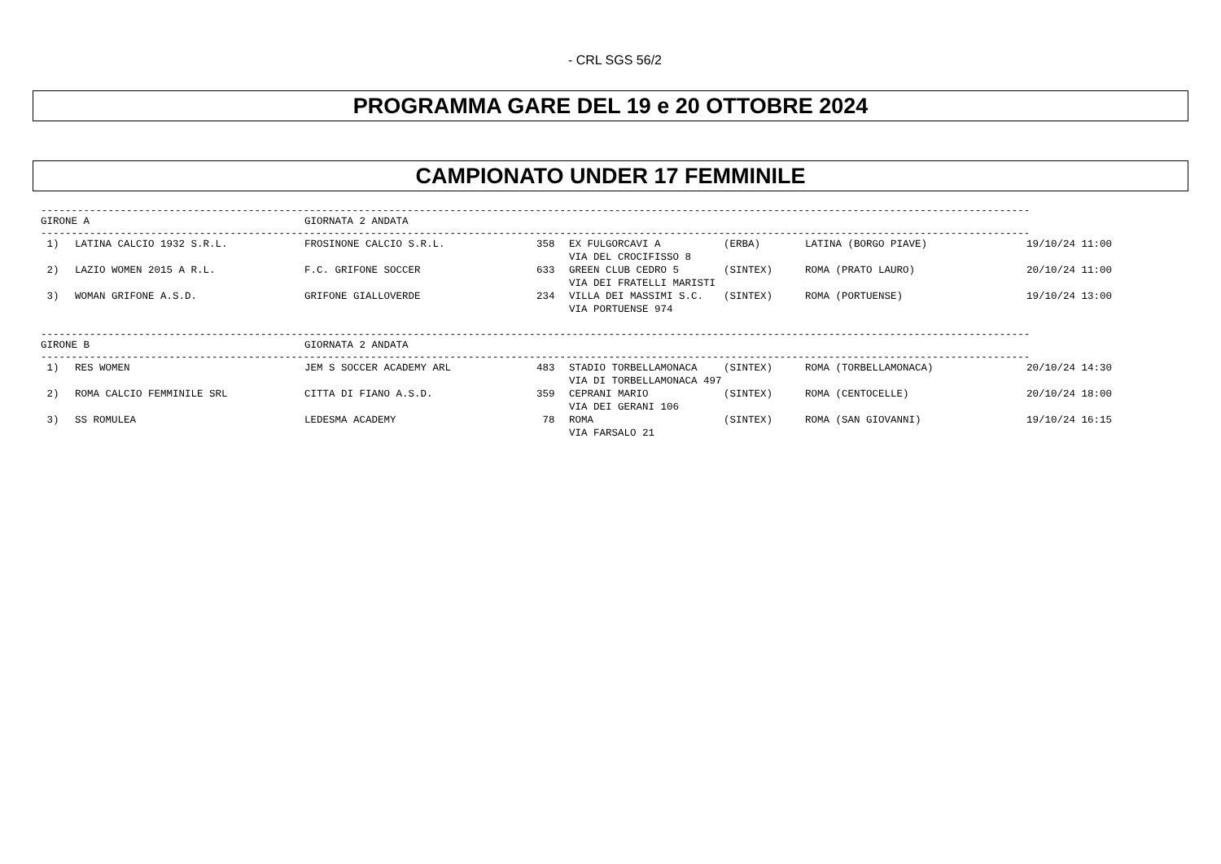- CRL SGS 56/2
PROGRAMMA GARE DEL 19 e 20 OTTOBRE 2024
CAMPIONATO UNDER 17 FEMMINILE
------------------------------------------------------------------------------------------------------------------------------------------------------------------
| GIRONE A | GIORNATA 2 ANDATA |
------------------------------------------------------------------------------------------------------------------------------------------------------------------
| 1) | LATINA CALCIO 1932 S.R.L. | FROSINONE CALCIO S.R.L. | 358 | EX FULGORCAVI A | (ERBA) | LATINA (BORGO PIAVE) | 19/10/24 11:00 |
| | | | | VIA DEL CROCIFISSO 8 | | | |
| 2) | LAZIO WOMEN 2015 A R.L. | F.C. GRIFONE SOCCER | 633 | GREEN CLUB CEDRO 5 | (SINTEX) | ROMA (PRATO LAURO) | 20/10/24 11:00 |
| | | | | VIA DEI FRATELLI MARISTI | | | |
| 3) | WOMAN GRIFONE A.S.D. | GRIFONE GIALLOVERDE | 234 | VILLA DEI MASSIMI S.C. | (SINTEX) | ROMA (PORTUENSE) | 19/10/24 13:00 |
| | | | | VIA PORTUENSE 974 | | | |
------------------------------------------------------------------------------------------------------------------------------------------------------------------
| GIRONE B | GIORNATA 2 ANDATA |
------------------------------------------------------------------------------------------------------------------------------------------------------------------
| 1) | RES WOMEN | JEM S SOCCER ACADEMY ARL | 483 | STADIO TORBELLAMONACA | (SINTEX) | ROMA (TORBELLAMONACA) | 20/10/24 14:30 |
| | | | | VIA DI TORBELLAMONACA 497 | | | |
| 2) | ROMA CALCIO FEMMINILE SRL | CITTA DI FIANO A.S.D. | 359 | CEPRANI MARIO | (SINTEX) | ROMA (CENTOCELLE) | 20/10/24 18:00 |
| | | | | VIA DEI GERANI 106 | | | |
| 3) | SS ROMULEA | LEDESMA ACADEMY | 78 | ROMA | (SINTEX) | ROMA (SAN GIOVANNI) | 19/10/24 16:15 |
| | | | | VIA FARSALO 21 | | | |